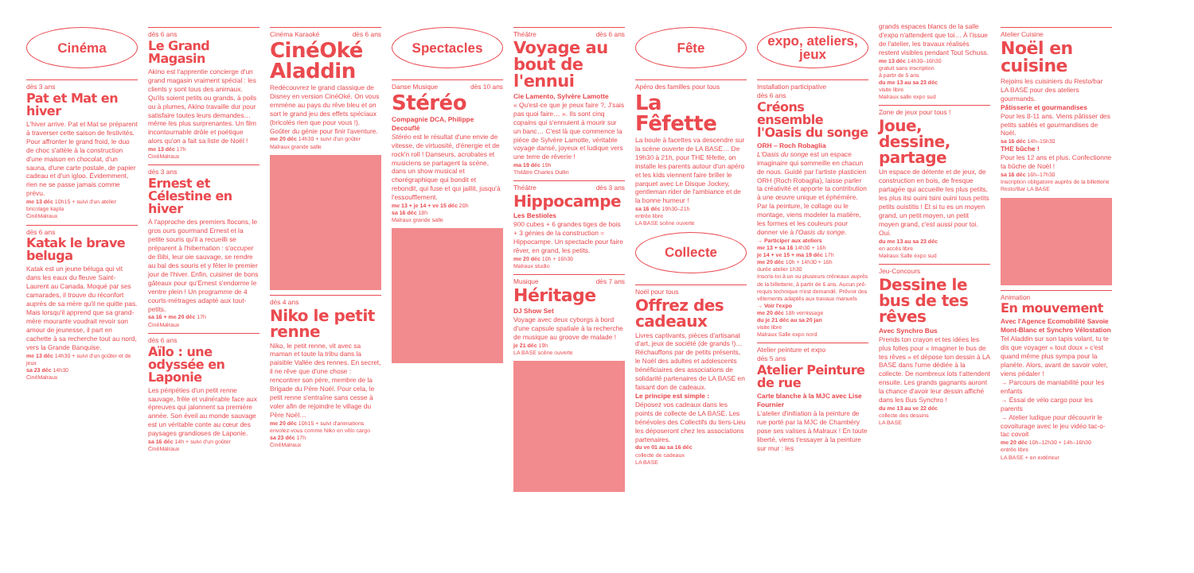Cinéma
dès 3 ans
Pat et Mat en hiver
L'hiver arrive. Pat et Mat se préparent à traverser cette saison de festivités. Pour affronter le grand froid, le duo de choc s'attèle à la construction d'une maison en chocolat, d'un sauna, d'une carte postale, de papier cadeau et d'un igloo. Évidemment, rien ne se passe jamais comme prévu.
me 13 déc 10h15 + suivi d'un atelier bricolage kapla
CinéMalraux
dès 6 ans
Katak le brave beluga
Katak est un jeune béluga qui vit dans les eaux du fleuve Saint-Laurent au Canada. Moqué par ses camarades, il trouve du réconfort auprès de sa mère qu'il ne quitte pas. Mais lorsqu'il apprend que sa grand-mère mourante voudrait revoir son amour de jeunesse, il part en cachette à sa recherche tout au nord, vers la Grande Banquise.
me 13 déc 14h30 + suivi d'un goûter et de jeux
sa 23 déc 14h30
CinéMalraux
dès 6 ans
Le Grand Magasin
Akino est l'apprentie concierge d'un grand magasin vraiment spécial : les clients y sont tous des animaux. Qu'ils soient petits ou grands, à poils ou à plumes, Akino travaille dur pour satisfaire toutes leurs demandes… même les plus surprenantes. Un film incontournable drôle et poétique alors qu'on a fait sa liste de Noël !
me 13 déc 17h
CinéMalraux
dès 3 ans
Ernest et Célestine en hiver
À l'approche des premiers flocons, le gros ours gourmand Ernest et la petite souris qu'il a recueilli se préparent à l'hibernation : s'occuper de Bibi, leur oie sauvage, se rendre au bal des souris et y fêter le premier jour de l'hiver. Enfin, cuisiner de bons gâteaux pour qu'Ernest s'endorme le ventre plein ! Un programme de 4 courts-métrages adapté aux tout-petits.
sa 16 + me 20 déc 17h
CinéMalraux
dès 6 ans
Aïlo : une odyssée en Laponie
Les péripéties d'un petit renne sauvage, frêle et vulnérable face aux épreuves qui jalonnent sa première année. Son éveil au monde sauvage est un véritable conte au cœur des paysages grandioses de Laponie.
sa 16 déc 14h + suivi d'un goûter
CinéMalraux
Cinéma Karaoké dès 6 ans
CinéOké Aladdin
Redécouvrez le grand classique de Disney en version CinéOké. On vous emmène au pays du rêve bleu et on sort le grand jeu des effets spéciaux (bricolés rien que pour vous !). Goûter du génie pour finir l'aventure.
me 20 déc 14h30 + suivi d'un goûter
Malraux grande salle
dès 4 ans
Niko le petit renne
Niko, le petit renne, vit avec sa maman et toute la tribu dans la paisible Vallée des rennes. En secret, il ne rêve que d'une chose : rencontrer son père, membre de la Brigade du Père Noël. Pour cela, le petit renne s'entraîne sans cesse à voler afin de rejoindre le village du Père Noël…
me 20 déc 10h15 + suivi d'animations envolez-vous comme Niko en vélo cargo
sa 23 déc 17h
CinéMalraux
Spectacles
Danse Musique dès 10 ans
Stéréo
Compagnie DCA, Philippe Decouflé
Stéréo est le résultat d'une envie de vitesse, de virtuosité, d'énergie et de rock'n roll ! Danseurs, acrobates et musiciens se partagent la scène, dans un show musical et chorégraphique qui bondit et rebondit, qui fuse et qui jaillit, jusqu'à l'essoufflement.
me 13 + je 14 + ve 15 déc 20h
sa 16 déc 18h
Malraux grande salle
Théâtre dès 6 ans
Voyage au bout de l'ennui
Cie Lamento, Sylvère Lamotte
« Qu'est-ce que je peux faire ?, J'sais pas quoi faire… ». Ils sont cinq copains qui s'ennuient à mourir sur un banc… C'est là que commence la pièce de Sylvère Lamotte, véritable voyage dansé, joyeux et ludique vers une terre de rêverie !
ma 19 déc 19h
Théâtre Charles Dullin
Théâtre dès 3 ans
Hippocampe
Les Bestioles
900 cubes + 6 grandes tiges de bois + 3 génies de la construction = Hippocampe. Un spectacle pour faire rêver, en grand, les petits.
me 20 déc 10h + 16h30
Malraux studio
Musique dès 7 ans
Héritage
DJ Show Set
Voyage avec deux cyborgs à bord d'une capsule spatiale à la recherche de musique au groove de malade !
je 21 déc 19h
LA BASE scène ouverte
Fête
Apéro des familles pour tous
La Fêfette
La boule à facettes va descendre sur la scène ouverte de LA BASE… De 19h30 à 21h, pour THE fêfette, on installe les parents autour d'un apéro et les kids viennent faire briller le parquet avec Le Disque Jockey, gentleman rider de l'ambiance et de la bonne humeur !
sa 16 déc 19h30–21h
entrée libre
LA BASE scène ouverte
Collecte
Noël pour tous
Offrez des cadeaux
Livres captivants, pièces d'artisanat d'art, jeux de société (de grands !)… Réchauffons par de petits présents, le Noël des adultes et adolescents bénéficiaires des associations de solidarité partenaires de LA BASE en faisant don de cadeaux.
Le principe est simple :
Déposez vos cadeaux dans les points de collecte de LA BASE. Les bénévoles des Collectifs du tiers-Lieu les déposeront chez les associations partenaires.
du ve 01 au sa 16 déc
collecte de cadeaux
LA BASE
expo, ateliers, jeux
Installation participative
dès 6 ans
Créons ensemble l'Oasis du songe
ORH – Roch Robaglia
L'Oasis du songe est un espace imaginaire qui sommeille en chacun de nous. Guidé par l'artiste plasticien ORH (Roch Robaglia), laisse parler ta créativité et apporte ta contribution à une œuvre unique et éphémère. Par la peinture, le collage ou le montage, viens modeler la matière, les formes et les couleurs pour donner vie à l'Oasis du songe.
→ Participer aux ateliers
me 13 + sa 16 14h30 + 16h
je 14 + ve 15 + ma 19 déc 17h
me 20 déc 10h + 14h30 + 16h
durée atelier 1h30
Inscris-toi à un ou plusieurs créneaux auprès de la billetterie, à partir de 6 ans. Aucun pré-requis technique n'est demandé. Prévoir des vêtements adaptés aux travaux manuels
→ Voir l'expo
me 20 déc 18h vernissage
du je 21 déc au sa 20 jan
visite libre
Malraux Salle expo nord
Atelier peinture et expo
dès 5 ans
Atelier Peinture de rue
Carte blanche à la MJC avec Lise Fournier
L'atelier d'initiation à la peinture de rue porté par la MJC de Chambéry pose ses valises à Malraux ! En toute liberté, viens t'essayer à la peinture sur mur : les
grands espaces blancs de la salle d'expo n'attendent que toi… À l'issue de l'atelier, les travaux réalisés restent visibles pendant Tout Schuss.
me 13 déc 14h30–16h30
gratuit sans inscription
à partir de 5 ans
du me 13 au sa 23 déc
visite libre
Malraux salle expo sud
Zone de jeux pour tous !
Joue, dessine, partage
Un espace de détente et de jeux, de construction en bois, de fresque partagée qui accueille les plus petits, les plus itsi ouini tsini ouini tous petits petits ouistitis ! Et si tu es un moyen grand, un petit moyen, un petit moyen grand, c'est aussi pour toi. Oui.
du me 13 au sa 23 déc
en accès libre
Malraux Salle expo sud
Jeu-Concours
Dessine le bus de tes rêves
Avec Synchro Bus
Prends ton crayon et tes idées les plus folles pour « Imaginer le bus de tes rêves » et dépose ton dessin à LA BASE dans l'urne dédiée à la collecte. De nombreux lots t'attendent ensuite. Les grands gagnants auront la chance d'avoir leur dessin affiché dans les Bus Synchro !
du me 13 au ve 22 déc
collecte des dessins
LA BASE
Atelier Cuisine
Noël en cuisine
Rejoins les cuisiniers du Resto/bar LA BASE pour des ateliers gourmands.
Pâtisserie et gourmandises
Pour les 8-11 ans. Viens pâtisser des petits sablés et gourmandises de Noël.
sa 16 déc 14h–15h30
THE bûche !
Pour les 12 ans et plus. Confectionne ta bûche de Noël !
sa 16 déc 16h–17h30
Inscription obligatoire auprès de la billetterie Resto/Bar LA BASE
Animation
En mouvement
Avec l'Agence Ecomobilité Savoie Mont-Blanc et Synchro Vélostation
Tel Aladdin sur son tapis volant, tu te dis que voyager « tout doux » c'est quand même plus sympa pour la planète. Alors, avant de savoir voler, viens pédaler !
→ Parcours de maniabilité pour les enfants
→ Essai de vélo cargo pour les parents
→ Atelier ludique pour découvrir le covoiturage avec le jeu vidéo tac-o-tac covoit
me 20 déc 10h–12h30 + 14h–16h30
entrée libre
LA BASE + en extérieur